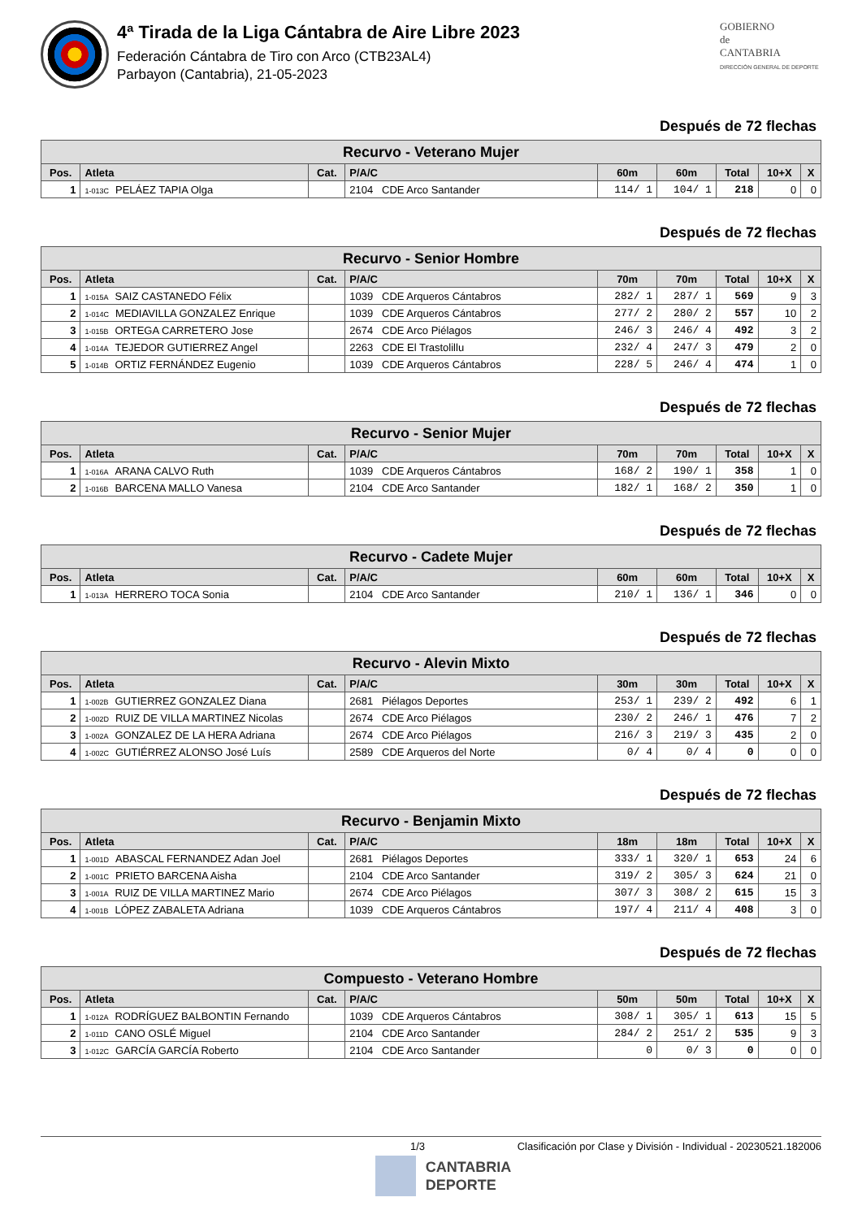4ª Tirada de la Liga Cántabra de Aire Libre 2023
Federación Cántabra de Tiro con Arco (CTB23AL4)
Parbayon (Cantabria), 21-05-2023
GOBIERNO
de
CANTABRIA
DIRECCIÓN GENERAL DE DEPORTE
Después de 72 flechas
| Recurvo - Veterano Mujer | | | | | | | | |
| --- | --- | --- | --- | --- | --- | --- | --- | --- |
| Pos. | Atleta | Cat. | P/A/C | 60m | 60m | Total | 10+X | X |
| 1 | 1-013C PELÁEZ TAPIA Olga | | 2104 CDE Arco Santander | 114/ 1 | 104/ 1 | 218 | 0 | 0 |
Después de 72 flechas
| Recurvo - Senior Hombre | | | | | | | | |
| --- | --- | --- | --- | --- | --- | --- | --- | --- |
| Pos. | Atleta | Cat. | P/A/C | 70m | 70m | Total | 10+X | X |
| 1 | 1-015A SAIZ CASTANEDO Félix | | 1039 CDE Arqueros Cántabros | 282/ 1 | 287/ 1 | 569 | 9 | 3 |
| 2 | 1-014C MEDIAVILLA GONZALEZ Enrique | | 1039 CDE Arqueros Cántabros | 277/ 2 | 280/ 2 | 557 | 10 | 2 |
| 3 | 1-015B ORTEGA CARRETERO Jose | | 2674 CDE Arco Piélagos | 246/ 3 | 246/ 4 | 492 | 3 | 2 |
| 4 | 1-014A TEJEDOR GUTIERREZ Angel | | 2263 CDE El Trastolillu | 232/ 4 | 247/ 3 | 479 | 2 | 0 |
| 5 | 1-014B ORTIZ FERNÁNDEZ Eugenio | | 1039 CDE Arqueros Cántabros | 228/ 5 | 246/ 4 | 474 | 1 | 0 |
Después de 72 flechas
| Recurvo - Senior Mujer | | | | | | | | |
| --- | --- | --- | --- | --- | --- | --- | --- | --- |
| Pos. | Atleta | Cat. | P/A/C | 70m | 70m | Total | 10+X | X |
| 1 | 1-016A ARANA CALVO Ruth | | 1039 CDE Arqueros Cántabros | 168/ 2 | 190/ 1 | 358 | 1 | 0 |
| 2 | 1-016B BARCENA MALLO Vanesa | | 2104 CDE Arco Santander | 182/ 1 | 168/ 2 | 350 | 1 | 0 |
Después de 72 flechas
| Recurvo - Cadete Mujer | | | | | | | | |
| --- | --- | --- | --- | --- | --- | --- | --- | --- |
| Pos. | Atleta | Cat. | P/A/C | 60m | 60m | Total | 10+X | X |
| 1 | 1-013A HERRERO TOCA Sonia | | 2104 CDE Arco Santander | 210/ 1 | 136/ 1 | 346 | 0 | 0 |
Después de 72 flechas
| Recurvo - Alevin Mixto | | | | | | | | |
| --- | --- | --- | --- | --- | --- | --- | --- | --- |
| Pos. | Atleta | Cat. | P/A/C | 30m | 30m | Total | 10+X | X |
| 1 | 1-002B GUTIERREZ GONZALEZ Diana | | 2681 Piélagos Deportes | 253/ 1 | 239/ 2 | 492 | 6 | 1 |
| 2 | 1-002D RUIZ DE VILLA MARTINEZ Nicolas | | 2674 CDE Arco Piélagos | 230/ 2 | 246/ 1 | 476 | 7 | 2 |
| 3 | 1-002A GONZALEZ DE LA HERA Adriana | | 2674 CDE Arco Piélagos | 216/ 3 | 219/ 3 | 435 | 2 | 0 |
| 4 | 1-002C GUTIÉRREZ ALONSO José Luís | | 2589 CDE Arqueros del Norte | 0/ 4 | 0/ 4 | 0 | 0 | 0 |
Después de 72 flechas
| Recurvo - Benjamin Mixto | | | | | | | | |
| --- | --- | --- | --- | --- | --- | --- | --- | --- |
| Pos. | Atleta | Cat. | P/A/C | 18m | 18m | Total | 10+X | X |
| 1 | 1-001D ABASCAL FERNANDEZ Adan Joel | | 2681 Piélagos Deportes | 333/ 1 | 320/ 1 | 653 | 24 | 6 |
| 2 | 1-001C PRIETO BARCENA Aisha | | 2104 CDE Arco Santander | 319/ 2 | 305/ 3 | 624 | 21 | 0 |
| 3 | 1-001A RUIZ DE VILLA MARTINEZ Mario | | 2674 CDE Arco Piélagos | 307/ 3 | 308/ 2 | 615 | 15 | 3 |
| 4 | 1-001B LÓPEZ ZABALETA Adriana | | 1039 CDE Arqueros Cántabros | 197/ 4 | 211/ 4 | 408 | 3 | 0 |
Después de 72 flechas
| Compuesto - Veterano Hombre | | | | | | | | |
| --- | --- | --- | --- | --- | --- | --- | --- | --- |
| Pos. | Atleta | Cat. | P/A/C | 50m | 50m | Total | 10+X | X |
| 1 | 1-012A RODRÍGUEZ BALBONTIN Fernando | | 1039 CDE Arqueros Cántabros | 308/ 1 | 305/ 1 | 613 | 15 | 5 |
| 2 | 1-011D CANO OSLÉ Miguel | | 2104 CDE Arco Santander | 284/ 2 | 251/ 2 | 535 | 9 | 3 |
| 3 | 1-012C GARCÍA GARCÍA Roberto | | 2104 CDE Arco Santander | 0 | 0/ 3 | 0 | 0 | 0 |
1/3 Clasificación por Clase y División - Individual - 20230521.182006
CANTABRIA
DEPORTE